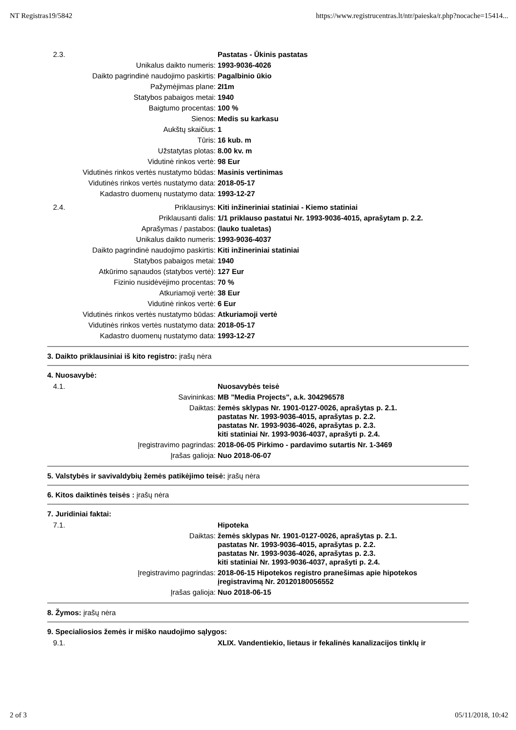NT Registras19/5842 https://www.registrucentras.lt/ntr/paieska/r.php?nocache=15414...
| 2.3. | | Pastatas - Ūkinis pastatas |
| | Unikalus daikto numeris: | 1993-9036-4026 |
| | Daikto pagrindinė naudojimo paskirtis: | Pagalbinio ūkio |
| | Pažymėjimas plane: | 2I1m |
| | Statybos pabaigos metai: | 1940 |
| | Baigtumo procentas: | 100 % |
| | Sienos: | Medis su karkasu |
| | Aukštų skaičius: | 1 |
| | Tūris: | 16 kub. m |
| | Užstatytas plotas: | 8.00 kv. m |
| | Vidutinė rinkos vertė: | 98 Eur |
| | Vidutinės rinkos vertės nustatymo būdas: | Masinis vertinimas |
| | Vidutinės rinkos vertės nustatymo data: | 2018-05-17 |
| | Kadastro duomenų nustatymo data: | 1993-12-27 |
| 2.4. | Priklausinys: | Kiti inžineriniai statiniai - Kiemo statiniai |
| | Priklausanti dalis: | 1/1 priklauso pastatui Nr. 1993-9036-4015, aprašytam p. 2.2. |
| | Aprašymas / pastabos: | (lauko tualetas) |
| | Unikalus daikto numeris: | 1993-9036-4037 |
| | Daikto pagrindinė naudojimo paskirtis: | Kiti inžineriniai statiniai |
| | Statybos pabaigos metai: | 1940 |
| | Atkūrimo sąnaudos (statybos vertė): | 127 Eur |
| | Fizinio nusidėvėjimo procentas: | 70 % |
| | Atkuriamoji vertė: | 38 Eur |
| | Vidutinė rinkos vertė: | 6 Eur |
| | Vidutinės rinkos vertės nustatymo būdas: | Atkuriamoji vertė |
| | Vidutinės rinkos vertės nustatymo data: | 2018-05-17 |
| | Kadastro duomenų nustatymo data: | 1993-12-27 |
3. Daikto priklausiniai iš kito registro: įrašų nėra
4. Nuosavybė:
| 4.1. | | Nuosavybės teisė |
| | Savininkas: | MB "Media Projects", a.k. 304296578 |
| | Daiktas: | žemės sklypas Nr. 1901-0127-0026, aprašytas p. 2.1. pastatas Nr. 1993-9036-4015, aprašytas p. 2.2. pastatas Nr. 1993-9036-4026, aprašytas p. 2.3. kiti statiniai Nr. 1993-9036-4037, aprašyti p. 2.4. |
| | Įregistravimo pagrindas: | 2018-06-05 Pirkimo - pardavimo sutartis Nr. 1-3469 |
| | Įrašas galioja: | Nuo 2018-06-07 |
5. Valstybės ir savivaldybių žemės patikėjimo teisė: įrašų nėra
6. Kitos daiktinės teisės : įrašų nėra
7. Juridiniai faktai:
| 7.1. | | Hipoteka |
| | Daiktas: | žemės sklypas Nr. 1901-0127-0026, aprašytas p. 2.1. pastatas Nr. 1993-9036-4015, aprašytas p. 2.2. pastatas Nr. 1993-9036-4026, aprašytas p. 2.3. kiti statiniai Nr. 1993-9036-4037, aprašyti p. 2.4. |
| | Įregistravimo pagrindas: | 2018-06-15 Hipotekos registro pranešimas apie hipotekos įregistravimą Nr. 20120180056552 |
| | Įrašas galioja: | Nuo 2018-06-15 |
8. Žymos: įrašų nėra
9. Specialiosios žemės ir miško naudojimo sąlygos:
| 9.1. | | XLIX. Vandentiekio, lietaus ir fekalinės kanalizacijos tinklų ir |
2 of 3 05/11/2018, 10:42